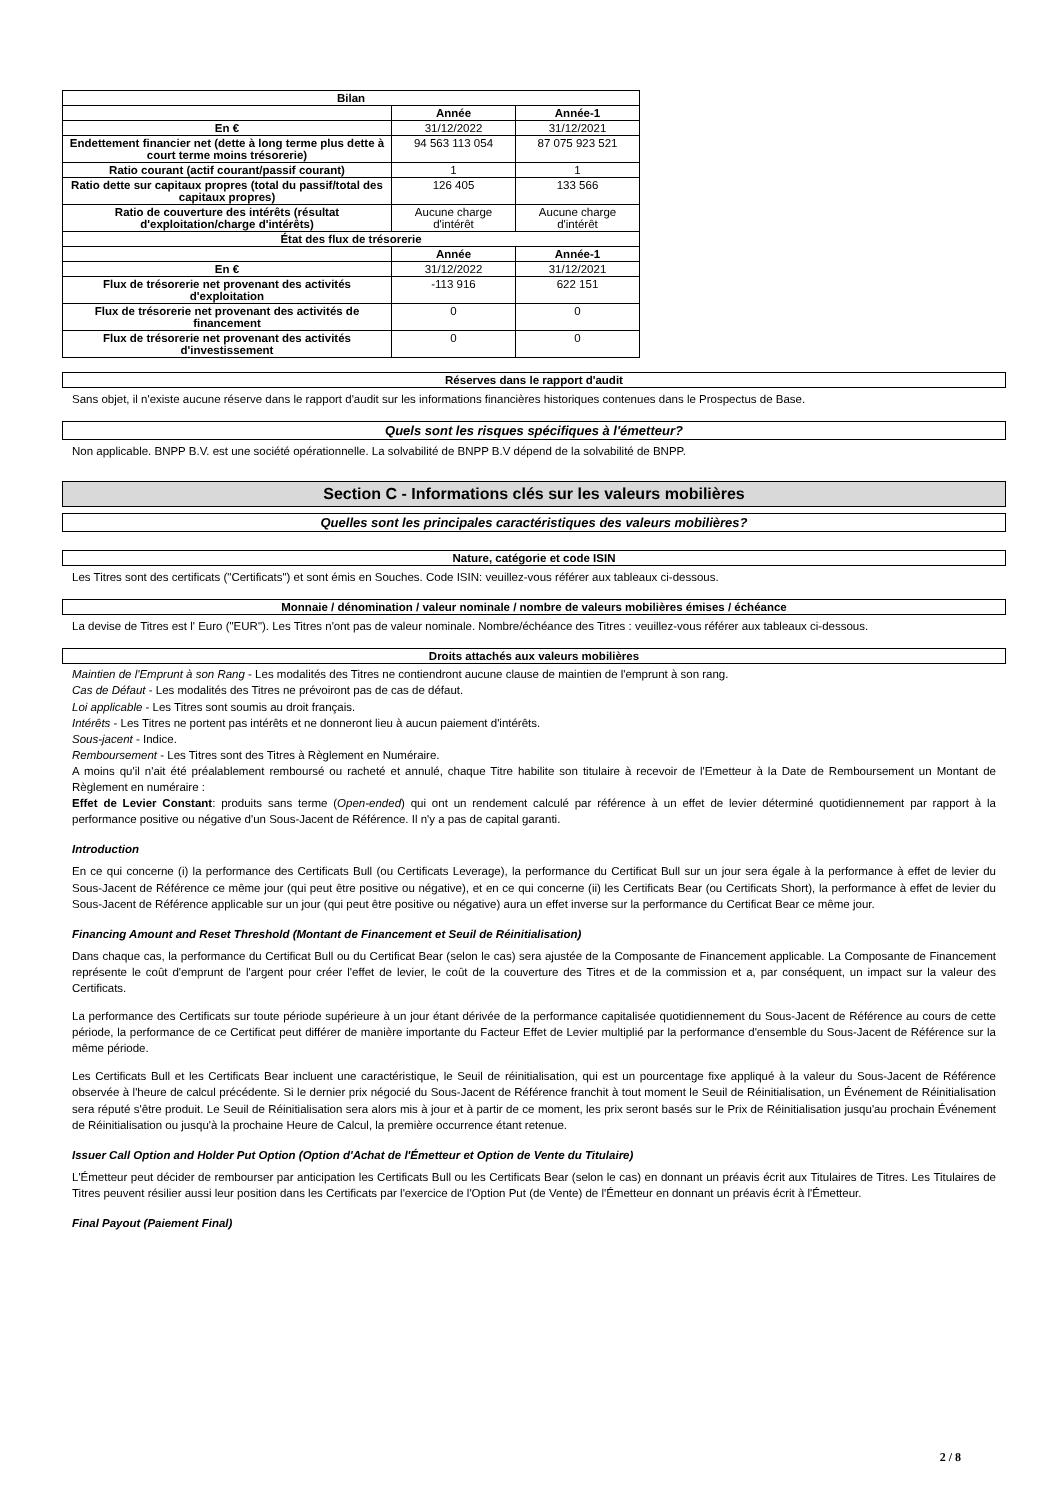| Bilan | | |
| --- | --- | --- |
| | Année | Année-1 |
| En € | 31/12/2022 | 31/12/2021 |
| Endettement financier net (dette à long terme plus dette à court terme moins trésorerie) | 94 563 113 054 | 87 075 923 521 |
| Ratio courant (actif courant/passif courant) | 1 | 1 |
| Ratio dette sur capitaux propres (total du passif/total des capitaux propres) | 126 405 | 133 566 |
| Ratio de couverture des intérêts (résultat d'exploitation/charge d'intérêts) | Aucune charge d'intérêt | Aucune charge d'intérêt |
| État des flux de trésorerie | | |
| | Année | Année-1 |
| En € | 31/12/2022 | 31/12/2021 |
| Flux de trésorerie net provenant des activités d'exploitation | -113 916 | 622 151 |
| Flux de trésorerie net provenant des activités de financement | 0 | 0 |
| Flux de trésorerie net provenant des activités d'investissement | 0 | 0 |
Réserves dans le rapport d'audit
Sans objet, il n'existe aucune réserve dans le rapport d'audit sur les informations financières historiques contenues dans le Prospectus de Base.
Quels sont les risques spécifiques à l'émetteur?
Non applicable. BNPP B.V. est une société opérationnelle. La solvabilité de BNPP B.V dépend de la solvabilité de BNPP.
Section C - Informations clés sur les valeurs mobilières
Quelles sont les principales caractéristiques des valeurs mobilières?
Nature, catégorie et code ISIN
Les Titres sont des certificats ("Certificats") et sont émis en Souches. Code ISIN: veuillez-vous référer aux tableaux ci-dessous.
Monnaie / dénomination / valeur nominale / nombre de valeurs mobilières émises / échéance
La devise de Titres est l' Euro ("EUR"). Les Titres n'ont pas de valeur nominale. Nombre/échéance des Titres : veuillez-vous référer aux tableaux ci-dessous.
Droits attachés aux valeurs mobilières
Maintien de l'Emprunt à son Rang - Les modalités des Titres ne contiendront aucune clause de maintien de l'emprunt à son rang.
Cas de Défaut - Les modalités des Titres ne prévoiront pas de cas de défaut.
Loi applicable - Les Titres sont soumis au droit français.
Intérêts - Les Titres ne portent pas intérêts et ne donneront lieu à aucun paiement d'intérêts.
Sous-jacent - Indice.
Remboursement - Les Titres sont des Titres à Règlement en Numéraire.
A moins qu'il n'ait été préalablement remboursé ou racheté et annulé, chaque Titre habilite son titulaire à recevoir de l'Emetteur à la Date de Remboursement un Montant de Règlement en numéraire :
Effet de Levier Constant: produits sans terme (Open-ended) qui ont un rendement calculé par référence à un effet de levier déterminé quotidiennement par rapport à la performance positive ou négative d'un Sous-Jacent de Référence. Il n'y a pas de capital garanti.
Introduction
En ce qui concerne (i) la performance des Certificats Bull (ou Certificats Leverage), la performance du Certificat Bull sur un jour sera égale à la performance à effet de levier du Sous-Jacent de Référence ce même jour (qui peut être positive ou négative), et en ce qui concerne (ii) les Certificats Bear (ou Certificats Short), la performance à effet de levier du Sous-Jacent de Référence applicable sur un jour (qui peut être positive ou négative) aura un effet inverse sur la performance du Certificat Bear ce même jour.
Financing Amount and Reset Threshold (Montant de Financement et Seuil de Réinitialisation)
Dans chaque cas, la performance du Certificat Bull ou du Certificat Bear (selon le cas) sera ajustée de la Composante de Financement applicable. La Composante de Financement représente le coût d'emprunt de l'argent pour créer l'effet de levier, le coût de la couverture des Titres et de la commission et a, par conséquent, un impact sur la valeur des Certificats.
La performance des Certificats sur toute période supérieure à un jour étant dérivée de la performance capitalisée quotidiennement du Sous-Jacent de Référence au cours de cette période, la performance de ce Certificat peut différer de manière importante du Facteur Effet de Levier multiplié par la performance d'ensemble du Sous-Jacent de Référence sur la même période.
Les Certificats Bull et les Certificats Bear incluent une caractéristique, le Seuil de réinitialisation, qui est un pourcentage fixe appliqué à la valeur du Sous-Jacent de Référence observée à l'heure de calcul précédente. Si le dernier prix négocié du Sous-Jacent de Référence franchit à tout moment le Seuil de Réinitialisation, un Événement de Réinitialisation sera réputé s'être produit. Le Seuil de Réinitialisation sera alors mis à jour et à partir de ce moment, les prix seront basés sur le Prix de Réinitialisation jusqu'au prochain Événement de Réinitialisation ou jusqu'à la prochaine Heure de Calcul, la première occurrence étant retenue.
Issuer Call Option and Holder Put Option (Option d'Achat de l'Émetteur et Option de Vente du Titulaire)
L'Émetteur peut décider de rembourser par anticipation les Certificats Bull ou les Certificats Bear (selon le cas) en donnant un préavis écrit aux Titulaires de Titres. Les Titulaires de Titres peuvent résilier aussi leur position dans les Certificats par l'exercice de l'Option Put (de Vente) de l'Émetteur en donnant un préavis écrit à l'Émetteur.
Final Payout (Paiement Final)
2 / 8